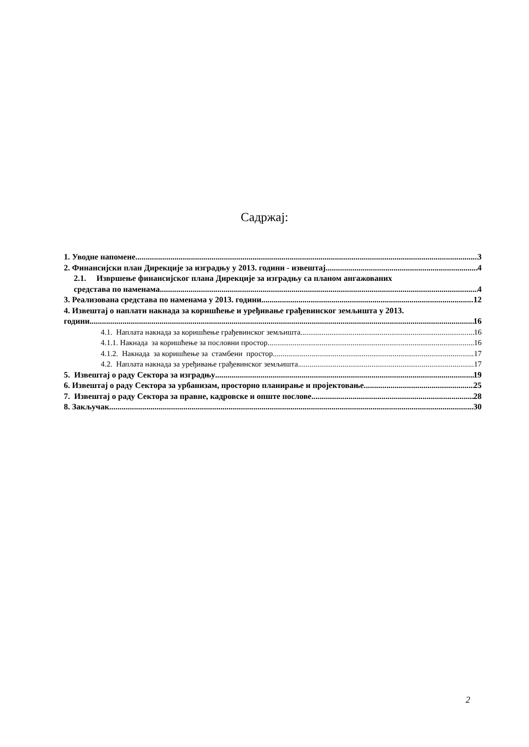Садржај:
1. Уводне напомене 3
2. Финансијски план Дирекције за изградњу у 2013. години - извештај 4
2.1. Извршење финансијског плана Дирекције за изградњу са планом ангажованих
средстава по наменама 4
3. Реализована средстава по наменама у 2013. години 12
4. Извештај о наплати накнада за коришћење и уређивање грађевинског земљишта у 2013.
години 16
4.1. Наплата накнада за коришћење грађевинског земљишта 16
4.1.1. Накнада за коришћење за пословни простор 16
4.1.2. Накнада за коришћење за стамбени простор 17
4.2. Наплата накнада за уређивање грађевинског земљишта 17
5. Извештај о раду Сектора за изградњу 19
6. Извештај о раду Сектора за урбанизам, просторно планирање и пројектовање 25
7. Извештај о раду Сектора за правне, кадровске и опште послове 28
8. Закључак 30
2